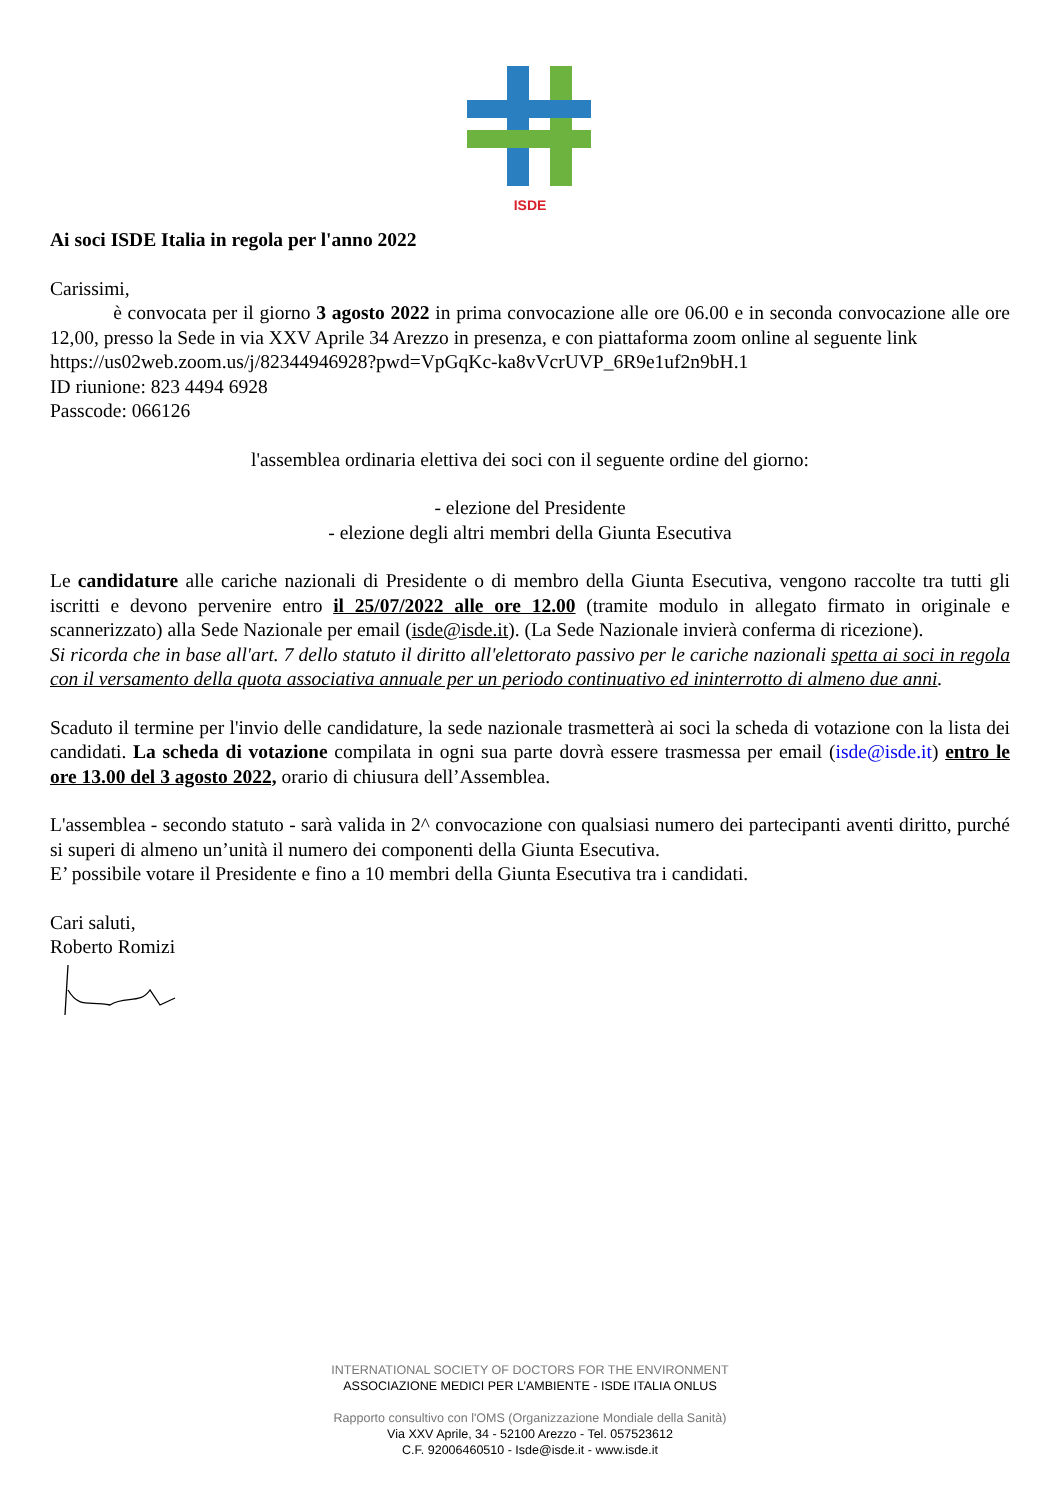ISDE
Ai soci ISDE Italia in regola per l'anno 2022
Carissimi,
è convocata per il giorno 3 agosto 2022 in prima convocazione alle ore 06.00 e in seconda convocazione alle ore 12,00, presso la Sede in via XXV Aprile 34 Arezzo in presenza, e con piattaforma zoom online al seguente link
https://us02web.zoom.us/j/82344946928?pwd=VpGqKc-ka8vVcrUVP_6R9e1uf2n9bH.1
ID riunione: 823 4494 6928
Passcode: 066126
l'assemblea ordinaria elettiva dei soci con il seguente ordine del giorno:
- elezione del Presidente
- elezione degli altri membri della Giunta Esecutiva
Le candidature alle cariche nazionali di Presidente o di membro della Giunta Esecutiva, vengono raccolte tra tutti gli iscritti e devono pervenire entro il 25/07/2022 alle ore 12.00 (tramite modulo in allegato firmato in originale e scannerizzato) alla Sede Nazionale per email (isde@isde.it). (La Sede Nazionale invierà conferma di ricezione).
Si ricorda che in base all'art. 7 dello statuto il diritto all'elettorato passivo per le cariche nazionali spetta ai soci in regola con il versamento della quota associativa annuale per un periodo continuativo ed ininterrotto di almeno due anni.
Scaduto il termine per l'invio delle candidature, la sede nazionale trasmetterà ai soci la scheda di votazione con la lista dei candidati. La scheda di votazione compilata in ogni sua parte dovrà essere trasmessa per email (isde@isde.it) entro le ore 13.00 del 3 agosto 2022, orario di chiusura dell’Assemblea.
L'assemblea - secondo statuto - sarà valida in 2^ convocazione con qualsiasi numero dei partecipanti aventi diritto, purché si superi di almeno un’unità il numero dei componenti della Giunta Esecutiva.
E’ possibile votare il Presidente e fino a 10 membri della Giunta Esecutiva tra i candidati.
Cari saluti,
Roberto Romizi
INTERNATIONAL SOCIETY OF DOCTORS FOR THE ENVIRONMENT
ASSOCIAZIONE MEDICI PER L’AMBIENTE - ISDE ITALIA ONLUS
Rapporto consultivo con l'OMS (Organizzazione Mondiale della Sanità)
Via XXV Aprile, 34 - 52100 Arezzo - Tel. 057523612
C.F. 92006460510 - Isde@isde.it - www.isde.it